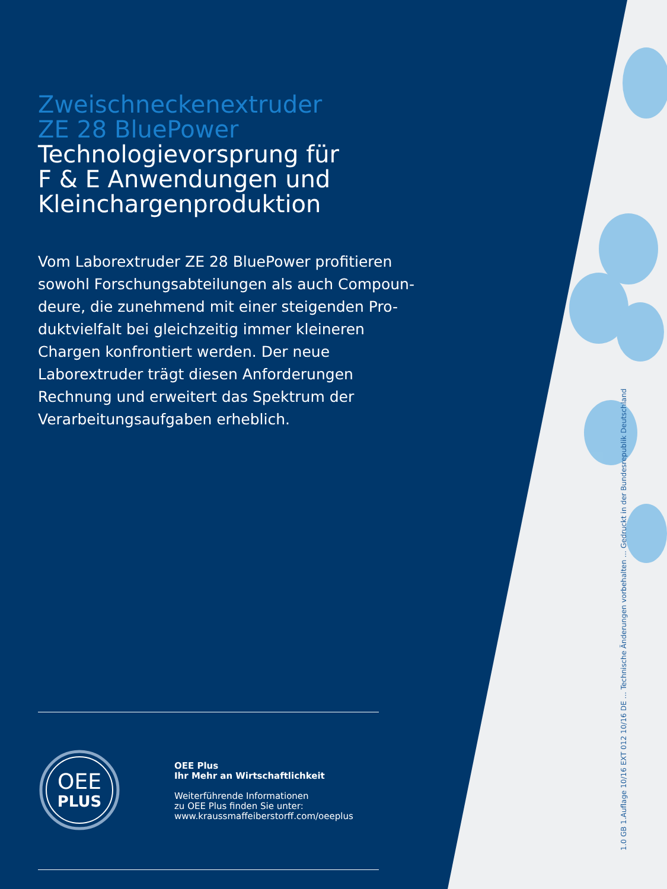Zweischneckenextruder
ZE 28 BluePower
Technologievorsprung für
F & E Anwendungen und
Kleinchargenproduktion
Vom Laborextruder ZE 28 BluePower profitieren sowohl Forschungsabteilungen als auch Compoun-deure, die zunehmend mit einer steigenden Pro-duktvielfalt bei gleichzeitig immer kleineren Chargen konfrontiert werden. Der neue Laborextruder trägt diesen Anforderungen Rechnung und erweitert das Spektrum der Verarbeitungsaufgaben erheblich.
OEE
PLUS
OEE Plus
Ihr Mehr an Wirtschaftlichkeit
Weiterführende Informationen
zu OEE Plus finden Sie unter:
www.kraussmaffeiberstorff.com/oeeplus
1.0 GB 1.Auflage 10/16 EXT 012 10/16 DE ... Technische Änderungen vorbehalten ... Gedruckt in der Bundesrepublik Deutschland